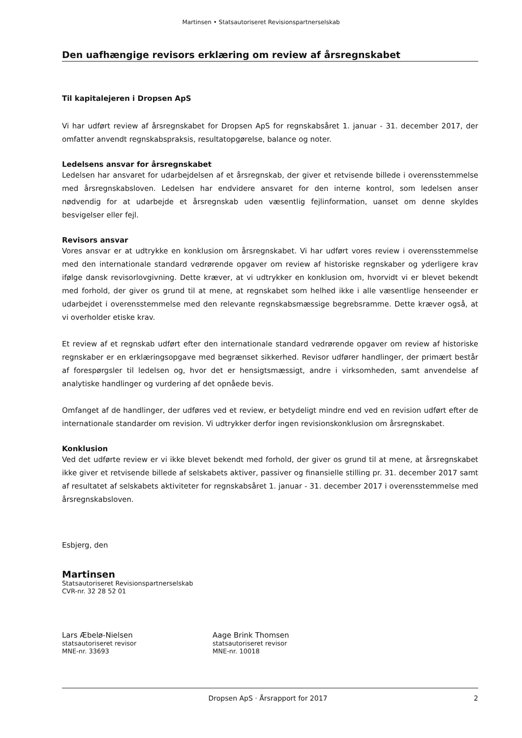Martinsen • Statsautoriseret Revisionspartnerselskab
Den uafhængige revisors erklæring om review af årsregnskabet
Til kapitalejeren i Dropsen ApS
Vi har udført review af årsregnskabet for Dropsen ApS for regnskabsåret 1. januar - 31. december 2017, der omfatter anvendt regnskabspraksis, resultatopgørelse, balance og noter.
Ledelsens ansvar for årsregnskabet
Ledelsen har ansvaret for udarbejdelsen af et årsregnskab, der giver et retvisende billede i overensstemmelse med årsregnskabsloven. Ledelsen har endvidere ansvaret for den interne kontrol, som ledelsen anser nødvendig for at udarbejde et årsregnskab uden væsentlig fejlinformation, uanset om denne skyldes besvigelser eller fejl.
Revisors ansvar
Vores ansvar er at udtrykke en konklusion om årsregnskabet. Vi har udført vores review i overensstemmelse med den internationale standard vedrørende opgaver om review af historiske regnskaber og yderligere krav ifølge dansk revisorlovgivning. Dette kræver, at vi udtrykker en konklusion om, hvorvidt vi er blevet bekendt med forhold, der giver os grund til at mene, at regnskabet som helhed ikke i alle væsentlige henseender er udarbejdet i overensstemmelse med den relevante regnskabsmæssige begrebsramme. Dette kræver også, at vi overholder etiske krav.
Et review af et regnskab udført efter den internationale standard vedrørende opgaver om review af historiske regnskaber er en erklæringsopgave med begrænset sikkerhed. Revisor udfører handlinger, der primært består af forespørgsler til ledelsen og, hvor det er hensigtsmæssigt, andre i virksomheden, samt anvendelse af analytiske handlinger og vurdering af det opnåede bevis.
Omfanget af de handlinger, der udføres ved et review, er betydeligt mindre end ved en revision udført efter de internationale standarder om revision. Vi udtrykker derfor ingen revisionskonklusion om årsregnskabet.
Konklusion
Ved det udførte review er vi ikke blevet bekendt med forhold, der giver os grund til at mene, at årsregnskabet ikke giver et retvisende billede af selskabets aktiver, passiver og finansielle stilling pr. 31. december 2017 samt af resultatet af selskabets aktiviteter for regnskabsåret 1. januar - 31. december 2017 i overensstemmelse med årsregnskabsloven.
Esbjerg, den
Martinsen
Statsautoriseret Revisionspartnerselskab
CVR-nr. 32 28 52 01
Lars Æbelø-Nielsen
statsautoriseret revisor
MNE-nr. 33693
Aage Brink Thomsen
statsautoriseret revisor
MNE-nr. 10018
Dropsen ApS · Årsrapport for 2017 2